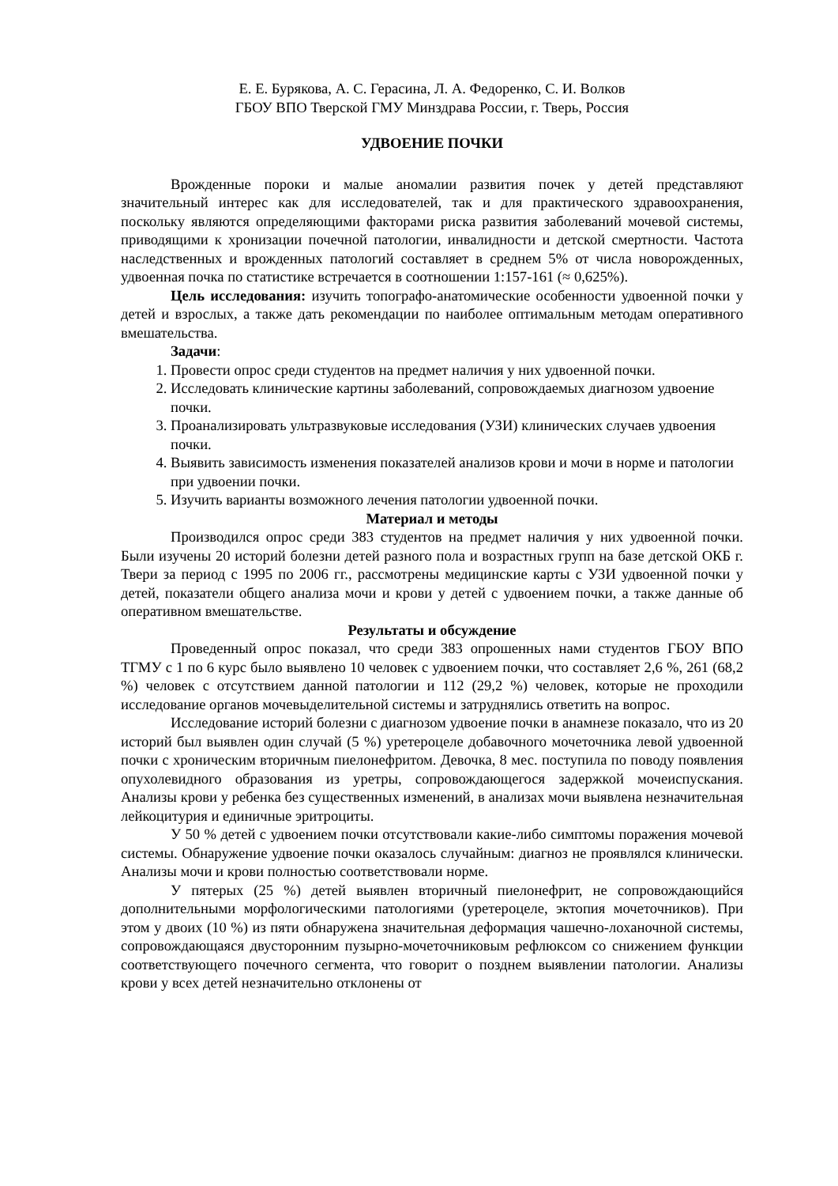Е. Е. Бурякова, А. С. Герасина, Л. А. Федоренко, С. И. Волков
ГБОУ ВПО Тверской ГМУ Минздрава России, г. Тверь, Россия
УДВОЕНИЕ ПОЧКИ
Врожденные пороки и малые аномалии развития почек у детей представляют значительный интерес как для исследователей, так и для практического здравоохранения, поскольку являются определяющими факторами риска развития заболеваний мочевой системы, приводящими к хронизации почечной патологии, инвалидности и детской смертности. Частота наследственных и врожденных патологий составляет в среднем 5% от числа новорожденных, удвоенная почка по статистике встречается в соотношении 1:157-161 (≈ 0,625%).
Цель исследования: изучить топографо-анатомические особенности удвоенной почки у детей и взрослых, а также дать рекомендации по наиболее оптимальным методам оперативного вмешательства.
Задачи:
1. Провести опрос среди студентов на предмет наличия у них удвоенной почки.
2. Исследовать клинические картины заболеваний, сопровождаемых диагнозом удвоение почки.
3. Проанализировать ультразвуковые исследования (УЗИ) клинических случаев удвоения почки.
4. Выявить зависимость изменения показателей анализов крови и мочи в норме и патологии при удвоении почки.
5. Изучить варианты возможного лечения патологии удвоенной почки.
Материал и методы
Производился опрос среди 383 студентов на предмет наличия у них удвоенной почки. Были изучены 20 историй болезни детей разного пола и возрастных групп на базе детской ОКБ г. Твери за период с 1995 по 2006 гг., рассмотрены медицинские карты с УЗИ удвоенной почки у детей, показатели общего анализа мочи и крови у детей с удвоением почки, а также данные об оперативном вмешательстве.
Результаты и обсуждение
Проведенный опрос показал, что среди 383 опрошенных нами студентов ГБОУ ВПО ТГМУ с 1 по 6 курс было выявлено 10 человек с удвоением почки, что составляет 2,6 %, 261 (68,2 %) человек с отсутствием данной патологии и 112 (29,2 %) человек, которые не проходили исследование органов мочевыделительной системы и затруднялись ответить на вопрос.
Исследование историй болезни с диагнозом удвоение почки в анамнезе показало, что из 20 историй был выявлен один случай (5 %) уретероцеле добавочного мочеточника левой удвоенной почки с хроническим вторичным пиелонефритом. Девочка, 8 мес. поступила по поводу появления опухолевидного образования из уретры, сопровождающегося задержкой мочеиспускания. Анализы крови у ребенка без существенных изменений, в анализах мочи выявлена незначительная лейкоцитурия и единичные эритроциты.
У 50 % детей с удвоением почки отсутствовали какие-либо симптомы поражения мочевой системы. Обнаружение удвоение почки оказалось случайным: диагноз не проявлялся клинически. Анализы мочи и крови полностью соответствовали норме.
У пятерых (25 %) детей выявлен вторичный пиелонефрит, не сопровождающийся дополнительными морфологическими патологиями (уретероцеле, эктопия мочеточников). При этом у двоих (10 %) из пяти обнаружена значительная деформация чашечно-лоханочной системы, сопровождающаяся двусторонним пузырно-мочеточниковым рефлюксом со снижением функции соответствующего почечного сегмента, что говорит о позднем выявлении патологии. Анализы крови у всех детей незначительно отклонены от